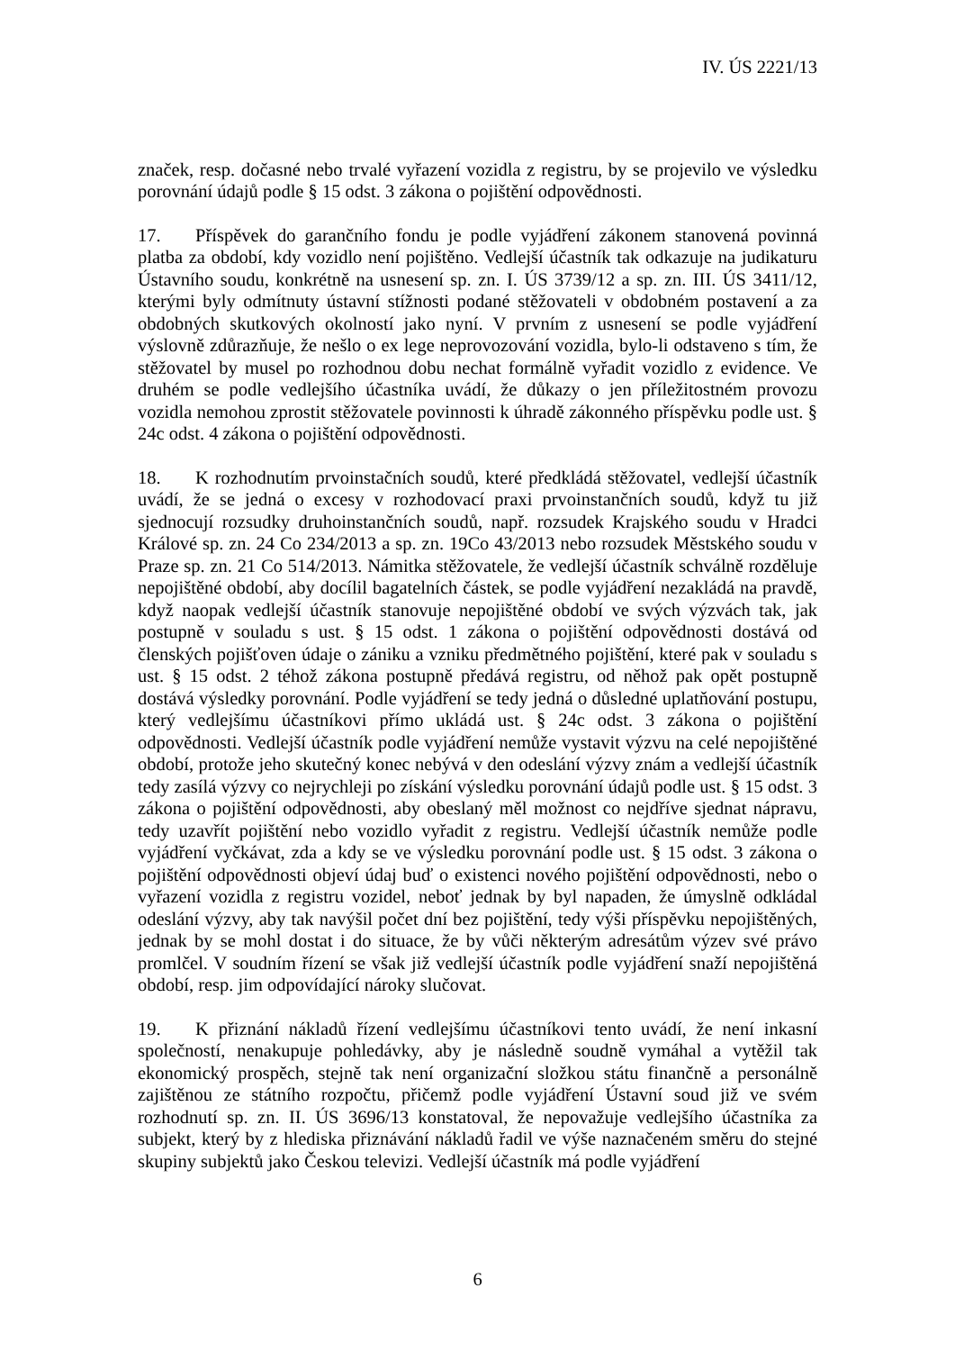IV. ÚS 2221/13
značek, resp. dočasné nebo trvalé vyřazení vozidla z registru, by se projevilo ve výsledku porovnání údajů podle § 15 odst. 3 zákona o pojištění odpovědnosti.
17. Příspěvek do garančního fondu je podle vyjádření zákonem stanovená povinná platba za období, kdy vozidlo není pojištěno. Vedlejší účastník tak odkazuje na judikaturu Ústavního soudu, konkrétně na usnesení sp. zn. I. ÚS 3739/12 a sp. zn. III. ÚS 3411/12, kterými byly odmítnuty ústavní stížnosti podané stěžovateli v obdobném postavení a za obdobných skutkových okolností jako nyní. V prvním z usnesení se podle vyjádření výslovně zdůrazňuje, že nešlo o ex lege neprovozování vozidla, bylo-li odstaveno s tím, že stěžovatel by musel po rozhodnou dobu nechat formálně vyřadit vozidlo z evidence. Ve druhém se podle vedlejšího účastníka uvádí, že důkazy o jen příležitostném provozu vozidla nemohou zprostit stěžovatele povinnosti k úhradě zákonného příspěvku podle ust. § 24c odst. 4 zákona o pojištění odpovědnosti.
18. K rozhodnutím prvoinstačních soudů, které předkládá stěžovatel, vedlejší účastník uvádí, že se jedná o excesy v rozhodovací praxi prvoinstančních soudů, když tu již sjednocují rozsudky druhoinstančních soudů, např. rozsudek Krajského soudu v Hradci Králové sp. zn. 24 Co 234/2013 a sp. zn. 19Co 43/2013 nebo rozsudek Městského soudu v Praze sp. zn. 21 Co 514/2013. Námitka stěžovatele, že vedlejší účastník schválně rozděluje nepojištěné období, aby docílil bagatelních částek, se podle vyjádření nezakládá na pravdě, když naopak vedlejší účastník stanovuje nepojištěné období ve svých výzvách tak, jak postupně v souladu s ust. § 15 odst. 1 zákona o pojištění odpovědnosti dostává od členských pojišťoven údaje o zániku a vzniku předmětného pojištění, které pak v souladu s ust. § 15 odst. 2 téhož zákona postupně předává registru, od něhož pak opět postupně dostává výsledky porovnání. Podle vyjádření se tedy jedná o důsledné uplatňování postupu, který vedlejšímu účastníkovi přímo ukládá ust. § 24c odst. 3 zákona o pojištění odpovědnosti. Vedlejší účastník podle vyjádření nemůže vystavit výzvu na celé nepojištěné období, protože jeho skutečný konec nebývá v den odeslání výzvy znám a vedlejší účastník tedy zasílá výzvy co nejrychleji po získání výsledku porovnání údajů podle ust. § 15 odst. 3 zákona o pojištění odpovědnosti, aby obeslaný měl možnost co nejdříve sjednat nápravu, tedy uzavřít pojištění nebo vozidlo vyřadit z registru. Vedlejší účastník nemůže podle vyjádření vyčkávat, zda a kdy se ve výsledku porovnání podle ust. § 15 odst. 3 zákona o pojištění odpovědnosti objeví údaj buď o existenci nového pojištění odpovědnosti, nebo o vyřazení vozidla z registru vozidel, neboť jednak by byl napaden, že úmyslně odkládal odeslání výzvy, aby tak navýšil počet dní bez pojištění, tedy výši příspěvku nepojištěných, jednak by se mohl dostat i do situace, že by vůči některým adresátům výzev své právo promlčel. V soudním řízení se však již vedlejší účastník podle vyjádření snaží nepojištěná období, resp. jim odpovídající nároky slučovat.
19. K přiznání nákladů řízení vedlejšímu účastníkovi tento uvádí, že není inkasní společností, nenakupuje pohledávky, aby je následně soudně vymáhal a vytěžil tak ekonomický prospěch, stejně tak není organizační složkou státu finančně a personálně zajištěnou ze státního rozpočtu, přičemž podle vyjádření Ústavní soud již ve svém rozhodnutí sp. zn. II. ÚS 3696/13 konstatoval, že nepovažuje vedlejšího účastníka za subjekt, který by z hlediska přiznávání nákladů řadil ve výše naznačeném směru do stejné skupiny subjektů jako Českou televizi. Vedlejší účastník má podle vyjádření
6